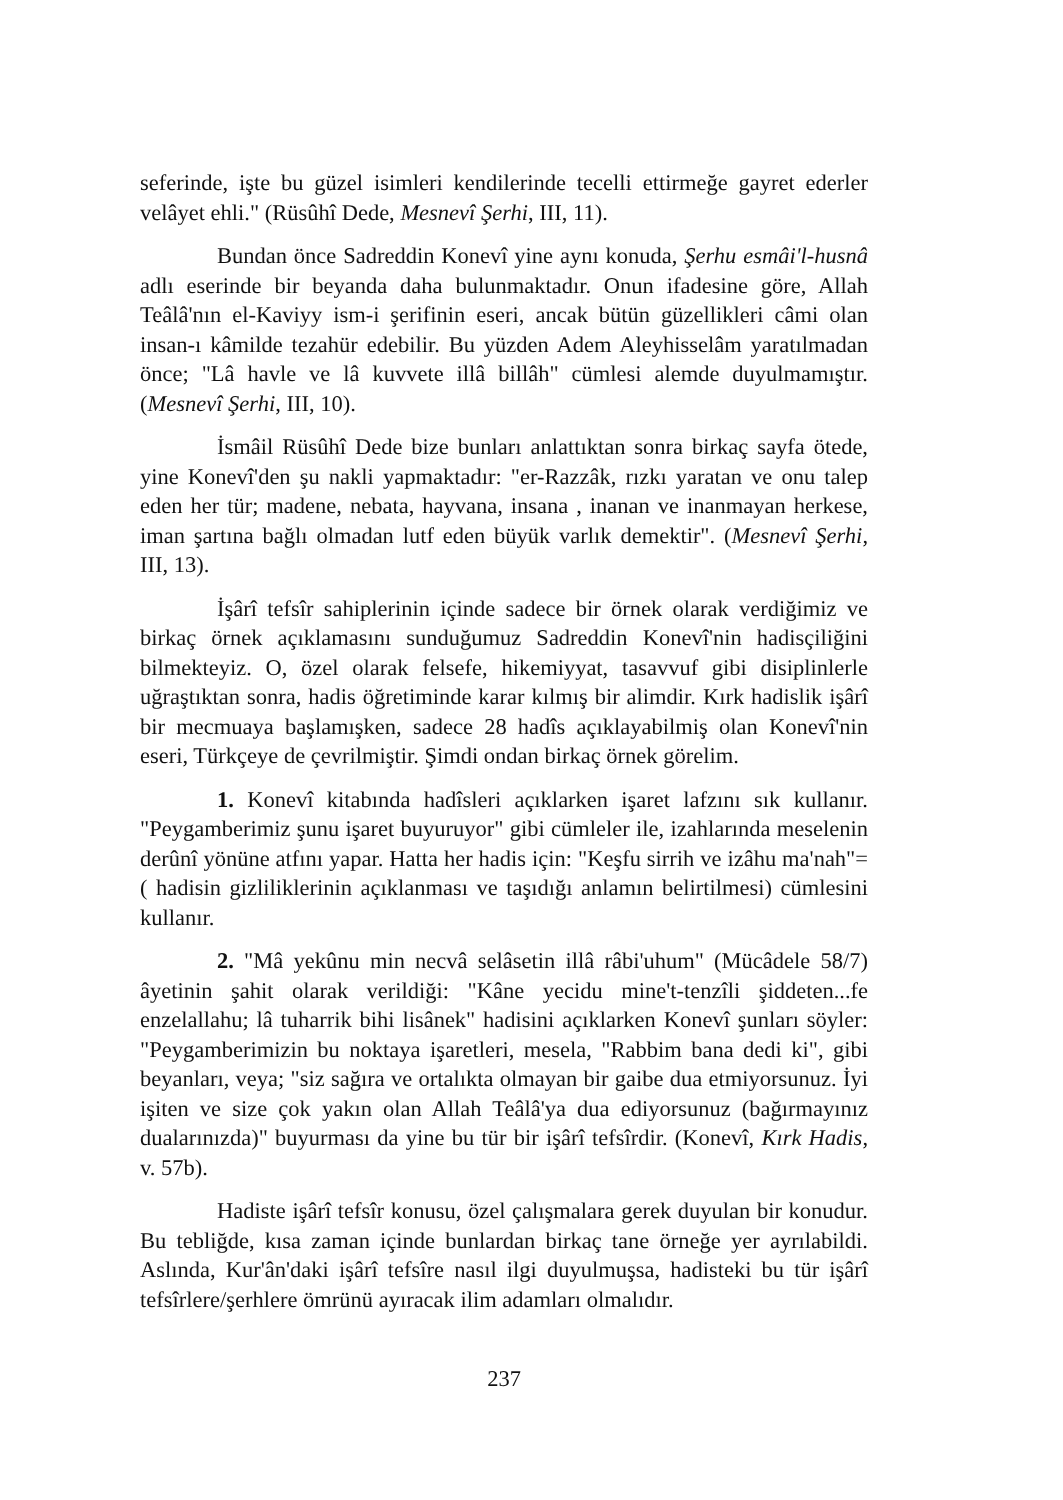seferinde, işte bu güzel isimleri kendilerinde tecelli ettirmeğe gayret ederler velâyet ehli." (Rüsûhî Dede, Mesnevî Şerhi, III, 11).
Bundan önce Sadreddin Konevî yine aynı konuda, Şerhu esmâi'l-husnâ adlı eserinde bir beyanda daha bulunmaktadır. Onun ifadesine göre, Allah Teâlâ'nın el-Kaviyy ism-i şerifinin eseri, ancak bütün güzellikleri câmi olan insan-ı kâmilde tezahür edebilir. Bu yüzden Adem Aleyhisselâm yaratılmadan önce; "Lâ havle ve lâ kuvvete illâ billâh" cümlesi alemde duyulmamıştır. (Mesnevî Şerhi, III, 10).
İsmâil Rüsûhî Dede bize bunları anlattıktan sonra birkaç sayfa ötede, yine Konevî'den şu nakli yapmaktadır: "er-Razzâk, rızkı yaratan ve onu talep eden her tür; madene, nebata, hayvana, insana , inanan ve inanmayan herkese, iman şartına bağlı olmadan lutf eden büyük varlık demektir". (Mesnevî Şerhi, III, 13).
İşârî tefsîr sahiplerinin içinde sadece bir örnek olarak verdiğimiz ve birkaç örnek açıklamasını sunduğumuz Sadreddin Konevî'nin hadisçiliğini bilmekteyiz. O, özel olarak felsefe, hikemiyyat, tasavvuf gibi disiplinlerle uğraştıktan sonra, hadis öğretiminde karar kılmış bir alimdir. Kırk hadislik işârî bir mecmuaya başlamışken, sadece 28 hadîs açıklayabilmiş olan Konevî'nin eseri, Türkçeye de çevrilmiştir. Şimdi ondan birkaç örnek görelim.
1. Konevî kitabında hadîsleri açıklarken işaret lafzını sık kullanır. "Peygamberimiz şunu işaret buyuruyor" gibi cümleler ile, izahlarında meselenin derûnî yönüne atfını yapar. Hatta her hadis için: "Keşfu sirrih ve izâhu ma'nah"= ( hadisin gizliliklerinin açıklanması ve taşıdığı anlamın belirtilmesi) cümlesini kullanır.
2. "Mâ yekûnu min necvâ selâsetin illâ râbi'uhum" (Mücâdele 58/7) âyetinin şahit olarak verildiği: "Kâne yecidu mine't-tenzîli şiddeten...fe enzelallahu; lâ tuharrik bihi lisânek" hadisini açıklarken Konevî şunları söyler: "Peygamberimizin bu noktaya işaretleri, mesela, "Rabbim bana dedi ki", gibi beyanları, veya; "siz sağıra ve ortalıkta olmayan bir gaibe dua etmiyorsunuz. İyi işiten ve size çok yakın olan Allah Teâlâ'ya dua ediyorsunuz (bağırmayınız dualarınızda)" buyurması da yine bu tür bir işârî tefsîrdir. (Konevî, Kırk Hadis, v. 57b).
Hadiste işârî tefsîr konusu, özel çalışmalara gerek duyulan bir konudur. Bu tebliğde, kısa zaman içinde bunlardan birkaç tane örneğe yer ayrılabildi. Aslında, Kur'ân'daki işârî tefsîre nasıl ilgi duyulmuşsa, hadisteki bu tür işârî tefsîrlere/şerhlere ömrünü ayıracak ilim adamları olmalıdır.
237